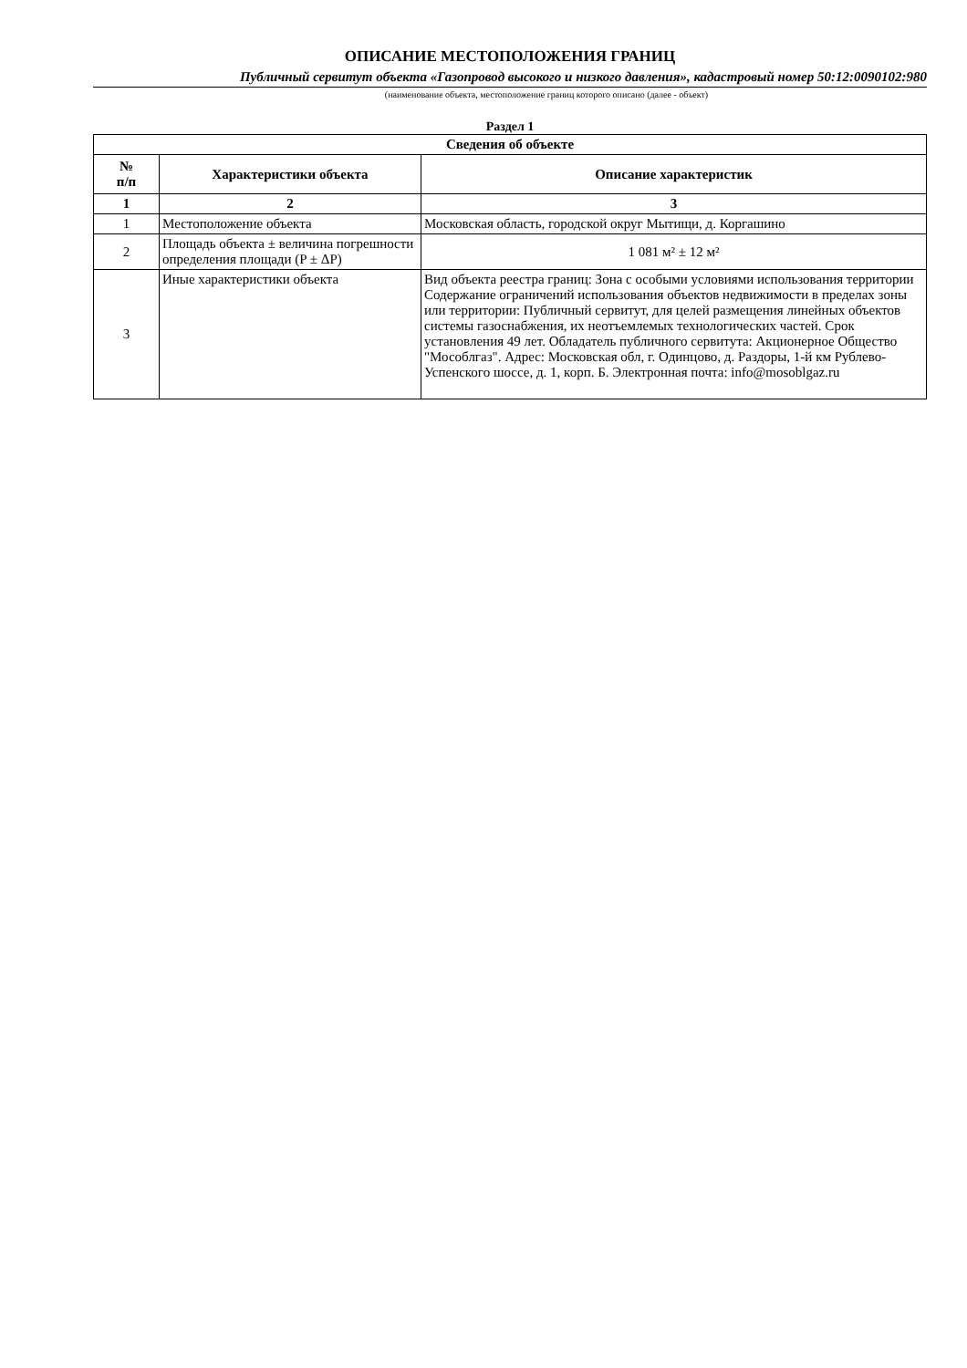ОПИСАНИЕ МЕСТОПОЛОЖЕНИЯ ГРАНИЦ
Публичный сервитут объекта «Газопровод высокого и низкого давления», кадастровый номер 50:12:0090102:980
(наименование объекта, местоположение границ которого описано (далее - объект)
Раздел 1
| Сведения об объекте | | |
| --- | --- | --- |
| № п/п | Характеристики объекта | Описание характеристик |
| 1 | 2 | 3 |
| 1 | Местоположение объекта | Московская область, городской округ Мытищи, д. Коргашино |
| 2 | Площадь объекта ± величина погрешности определения площади (P ± ΔP) | 1 081 м² ± 12 м² |
| 3 | Иные характеристики объекта | Вид объекта реестра границ: Зона с особыми условиями использования территории Содержание ограничений использования объектов недвижимости в пределах зоны или территории: Публичный сервитут, для целей размещения линейных объектов системы газоснабжения, их неотъемлемых технологических частей. Срок установления 49 лет. Обладатель публичного сервитута: Акционерное Общество "Мособлгаз". Адрес: Московская обл, г. Одинцово, д. Раздоры, 1-й км Рублево-Успенского шоссе, д. 1, корп. Б. Электронная почта: info@mosoblgaz.ru |